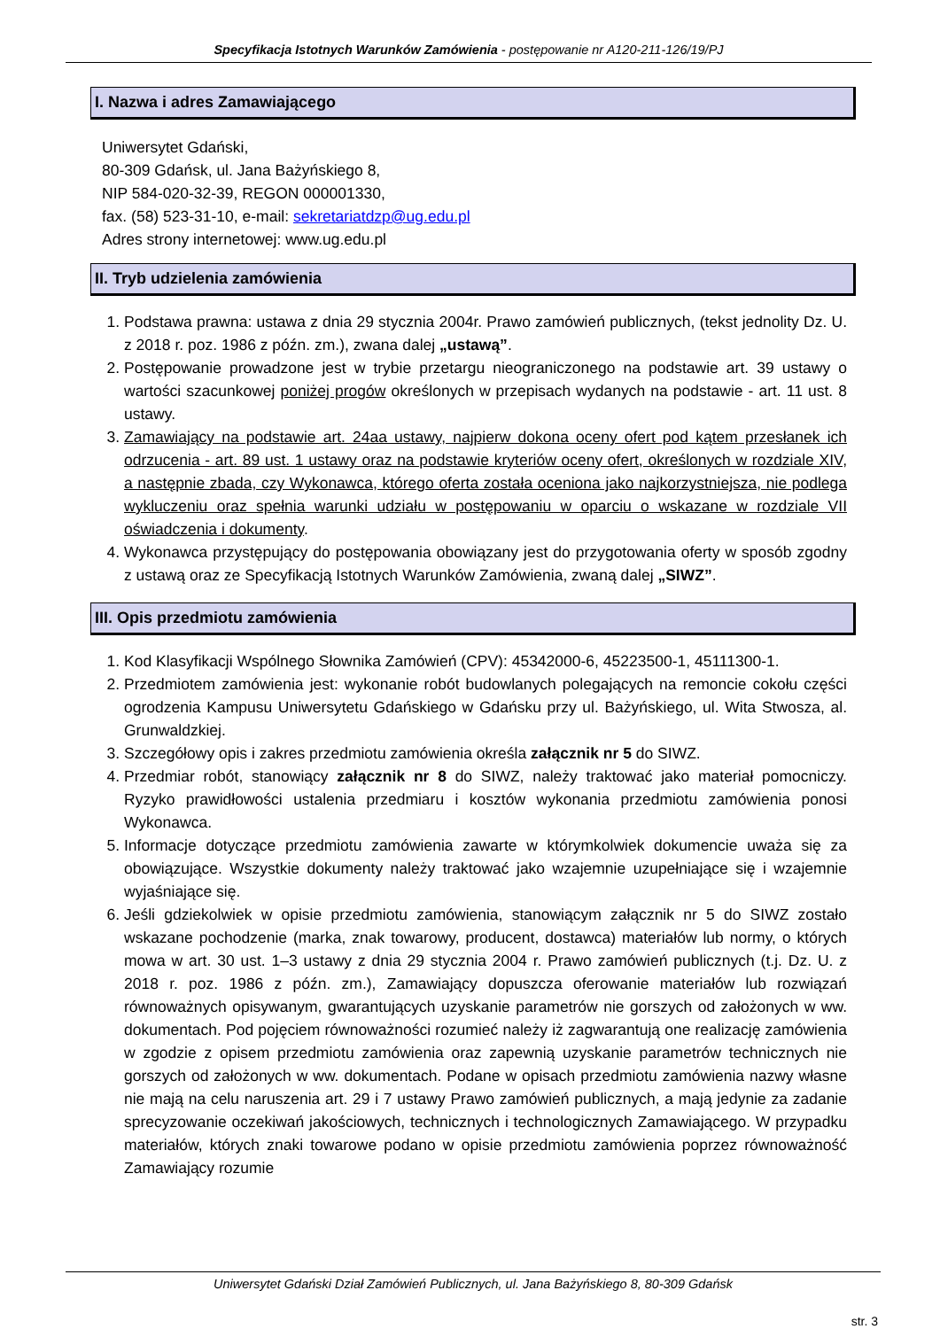Specyfikacja Istotnych Warunków Zamówienia - postępowanie nr A120-211-126/19/PJ
I. Nazwa i adres Zamawiającego
Uniwersytet Gdański,
80-309 Gdańsk, ul. Jana Bażyńskiego 8,
NIP 584-020-32-39, REGON 000001330,
fax. (58) 523-31-10, e-mail: sekretariatdzp@ug.edu.pl
Adres strony internetowej: www.ug.edu.pl
II. Tryb udzielenia zamówienia
1. Podstawa prawna: ustawa z dnia 29 stycznia 2004r. Prawo zamówień publicznych, (tekst jednolity Dz. U. z 2018 r. poz. 1986 z późn. zm.), zwana dalej „ustawą”.
2. Postępowanie prowadzone jest w trybie przetargu nieograniczonego na podstawie art. 39 ustawy o wartości szacunkowej poniżej progów określonych w przepisach wydanych na podstawie - art. 11 ust. 8 ustawy.
3. Zamawiający na podstawie art. 24aa ustawy, najpierw dokona oceny ofert pod kątem przesłanek ich odrzucenia - art. 89 ust. 1 ustawy oraz na podstawie kryteriów oceny ofert, określonych w rozdziale XIV, a następnie zbada, czy Wykonawca, którego oferta została oceniona jako najkorzystniejsza, nie podlega wykluczeniu oraz spełnia warunki udziału w postępowaniu w oparciu o wskazane w rozdziale VII oświadczenia i dokumenty.
4. Wykonawca przystępujący do postępowania obowiązany jest do przygotowania oferty w sposób zgodny z ustawą oraz ze Specyfikacją Istotnych Warunków Zamówienia, zwaną dalej „SIWZ”.
III. Opis przedmiotu zamówienia
1. Kod Klasyfikacji Wspólnego Słownika Zamówień (CPV): 45342000-6, 45223500-1, 45111300-1.
2. Przedmiotem zamówienia jest: wykonanie robót budowlanych polegających na remoncie cokołu części ogrodzenia Kampusu Uniwersytetu Gdańskiego w Gdańsku przy ul. Bażyńskiego, ul. Wita Stwosza, al. Grunwaldzkiej.
3. Szczegółowy opis i zakres przedmiotu zamówienia określa załącznik nr 5 do SIWZ.
4. Przedmiar robót, stanowiący załącznik nr 8 do SIWZ, należy traktować jako materiał pomocniczy. Ryzyko prawidłowości ustalenia przedmiaru i kosztów wykonania przedmiotu zamówienia ponosi Wykonawca.
5. Informacje dotyczące przedmiotu zamówienia zawarte w którymkolwiek dokumencie uważa się za obowiązujące. Wszystkie dokumenty należy traktować jako wzajemnie uzupełniające się i wzajemnie wyjaśniające się.
6. Jeśli gdziekolwiek w opisie przedmiotu zamówienia, stanowiącym załącznik nr 5 do SIWZ zostało wskazane pochodzenie (marka, znak towarowy, producent, dostawca) materiałów lub normy, o których mowa w art. 30 ust. 1–3 ustawy z dnia 29 stycznia 2004 r. Prawo zamówień publicznych (t.j. Dz. U. z 2018 r. poz. 1986 z późn. zm.), Zamawiający dopuszcza oferowanie materiałów lub rozwiązań równoważnych opisywanym, gwarantujących uzyskanie parametrów nie gorszych od założonych w ww. dokumentach. Pod pojęciem równoważności rozumieć należy iż zagwarantują one realizację zamówienia w zgodzie z opisem przedmiotu zamówienia oraz zapewnią uzyskanie parametrów technicznych nie gorszych od założonych w ww. dokumentach. Podane w opisach przedmiotu zamówienia nazwy własne nie mają na celu naruszenia art. 29 i 7 ustawy Prawo zamówień publicznych, a mają jedynie za zadanie sprecyzowanie oczekiwań jakościowych, technicznych i technologicznych Zamawiającego. W przypadku materiałów, których znaki towarowe podano w opisie przedmiotu zamówienia poprzez równoważność Zamawiający rozumie
Uniwersytet Gdański Dział Zamówień Publicznych, ul. Jana Bażyńskiego 8, 80-309 Gdańsk
str. 3